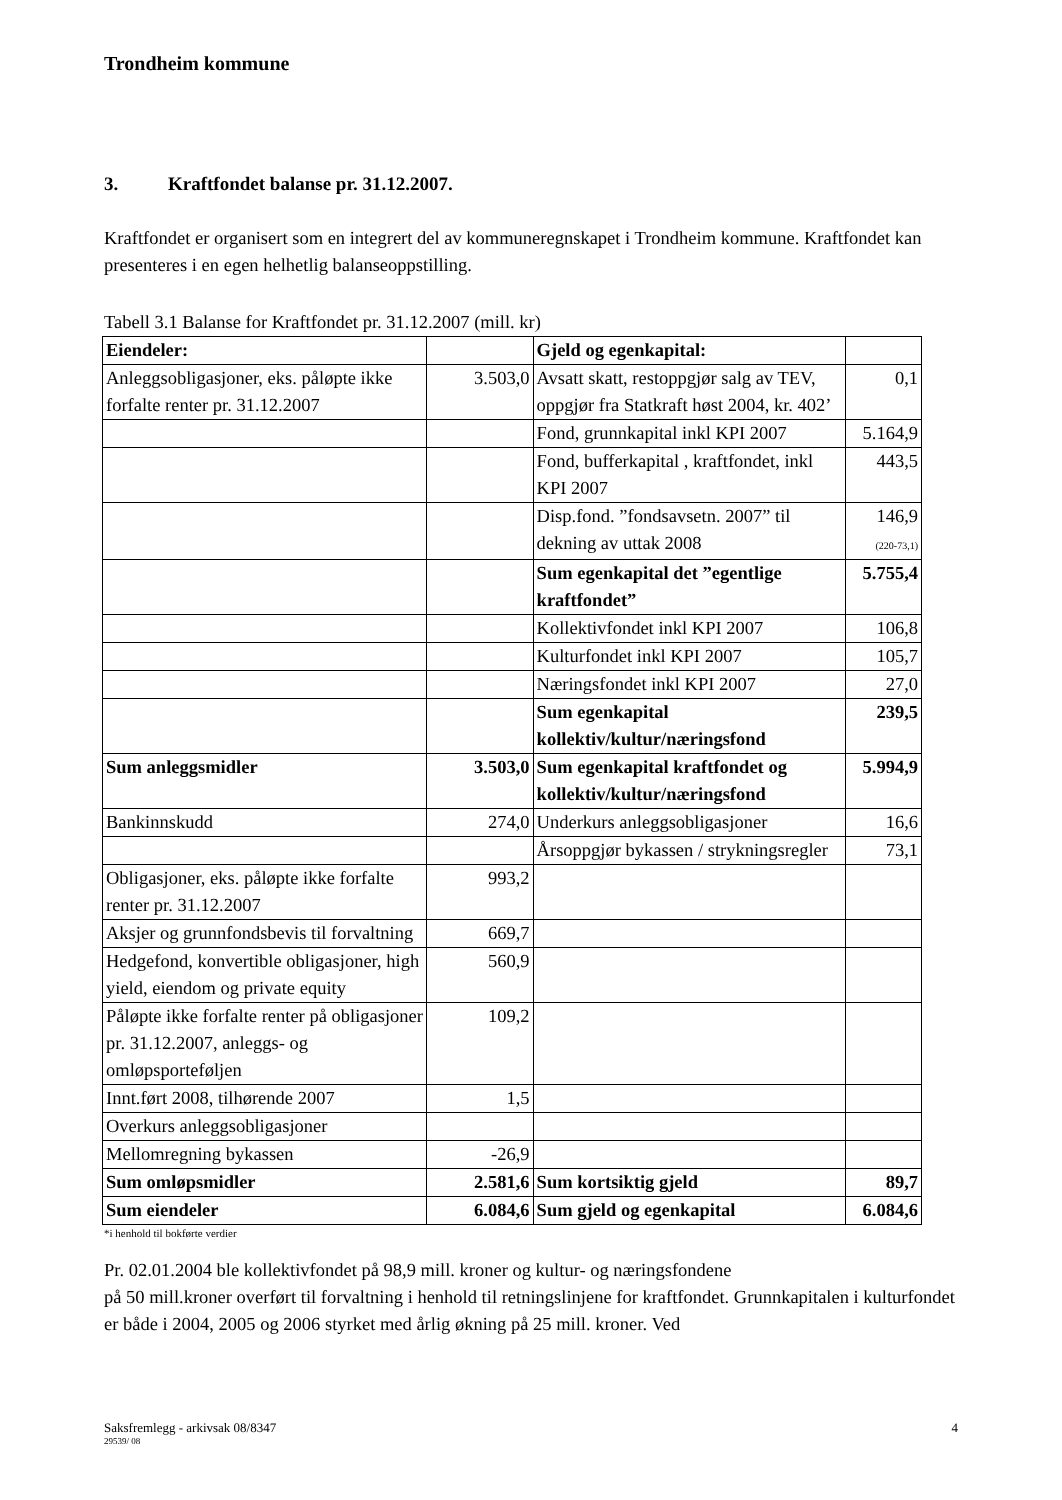Trondheim kommune
3. Kraftfondet balanse pr. 31.12.2007.
Kraftfondet er organisert som en integrert del av kommuneregnskapet i Trondheim kommune. Kraftfondet kan presenteres i en egen helhetlig balanseoppstilling.
Tabell 3.1 Balanse for Kraftfondet pr. 31.12.2007 (mill. kr)
| Eiendeler: | | Gjeld og egenkapital: | |
| Anleggsobligasjoner, eks. påløpte ikke forfalte renter pr. 31.12.2007 | 3.503,0 | Avsatt skatt, restoppgjør salg av TEV, oppgjør fra Statkraft høst 2004, kr. 402’ | 0,1 |
| | | Fond, grunnkapital inkl KPI 2007 | 5.164,9 |
| | | Fond, bufferkapital , kraftfondet, inkl KPI 2007 | 443,5 |
| | | Disp.fond. ”fondsavsetn. 2007” til dekning av uttak 2008 | 146,9 (220-73,1) |
| | | Sum egenkapital det ”egentlige kraftfondet” | 5.755,4 |
| | | Kollektivfondet inkl KPI 2007 | 106,8 |
| | | Kulturfondet inkl KPI 2007 | 105,7 |
| | | Næringsfondet inkl KPI 2007 | 27,0 |
| | | Sum egenkapital kollektiv/kultur/næringsfond | 239,5 |
| Sum anleggsmidler | 3.503,0 | Sum egenkapital kraftfondet og kollektiv/kultur/næringsfond | 5.994,9 |
| Bankinnskudd | 274,0 | Underkurs anleggsobligasjoner | 16,6 |
| | | Årsoppgjør bykassen / strykningsregler | 73,1 |
| Obligasjoner, eks. påløpte ikke forfalte renter pr. 31.12.2007 | 993,2 | | |
| Aksjer og grunnfondsbevis til forvaltning | 669,7 | | |
| Hedgefond, konvertible obligasjoner, high yield, eiendom og private equity | 560,9 | | |
| Påløpte ikke forfalte renter på obligasjoner pr. 31.12.2007, anleggs- og omløpsporteføljen | 109,2 | | |
| Innt.ført 2008, tilhørende 2007 | 1,5 | | |
| Overkurs anleggsobligasjoner | | | |
| Mellomregning bykassen | -26,9 | | |
| Sum omløpsmidler | 2.581,6 | Sum kortsiktig gjeld | 89,7 |
| Sum eiendeler | 6.084,6 | Sum gjeld og egenkapital | 6.084,6 |
*i henhold til bokførte verdier
Pr. 02.01.2004 ble kollektivfondet på 98,9 mill. kroner og kultur- og næringsfondene
på 50 mill.kroner overført til forvaltning i henhold til retningslinjene for kraftfondet. Grunnkapitalen i kulturfondet er både i 2004, 2005 og 2006 styrket med årlig økning på 25 mill. kroner. Ved
Saksfremlegg - arkivsak 08/8347 4
29539/ 08